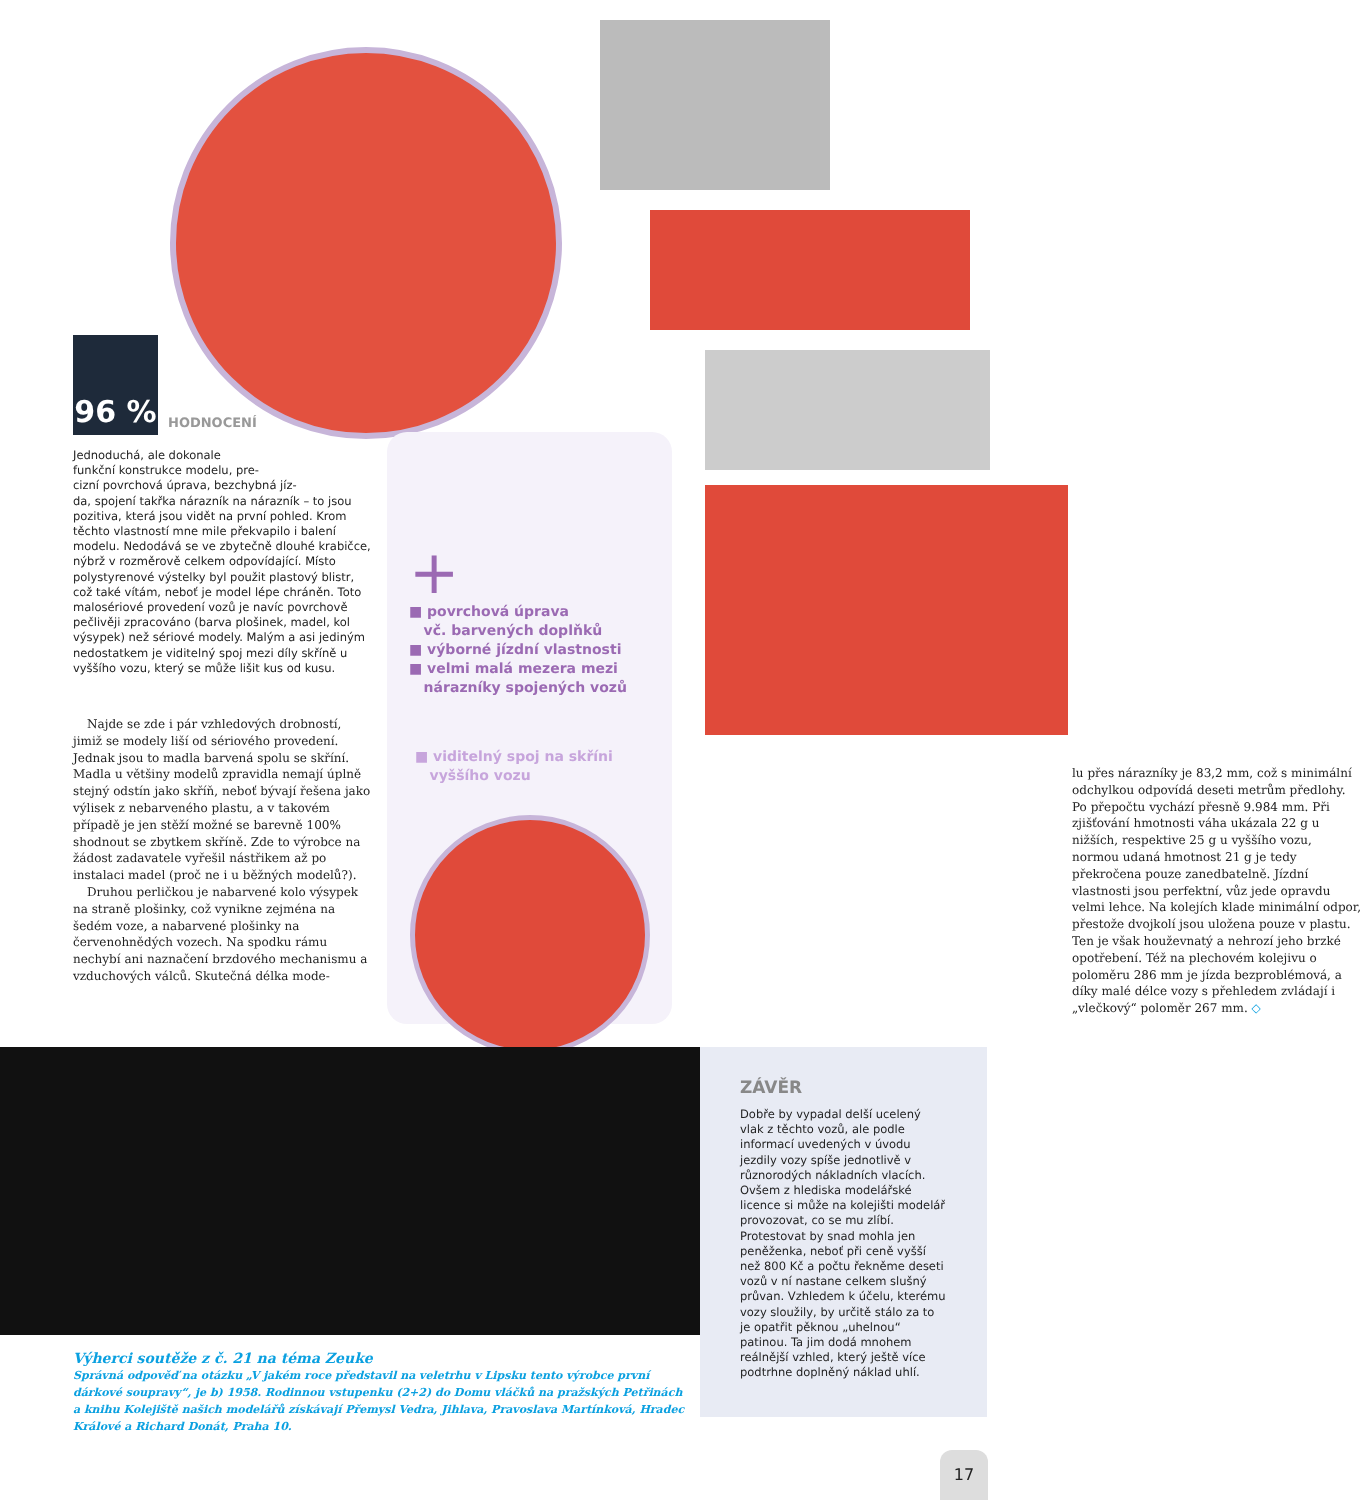+
■ povrchová úprava
vč. barvených doplňků
■ výborné jízdní vlastnosti
■ velmi malá mezera mezi
nárazníky spojených vozů
■ viditelný spoj na skříni
vyššího vozu
96 %
HODNOCENÍ
Jednoduchá, ale dokonale
funkční konstrukce modelu, pre-
cizní povrchová úprava, bezchybná jíz-
da, spojení takřka nárazník na nárazník – to jsou pozitiva, která jsou vidět na první pohled. Krom těchto vlastností mne mile překvapilo i balení modelu. Nedodává se ve zbytečně dlouhé krabičce, nýbrž v rozměrově celkem odpovídající. Místo polystyrenové výstelky byl použit plastový blistr, což také vítám, neboť je model lépe chráněn. Toto malosériové provedení vozů je navíc povrchově pečlivěji zpracováno (barva plošinek, madel, kol výsypek) než sériové modely. Malým a asi jediným nedostatkem je viditelný spoj mezi díly skříně u vyššího vozu, který se může lišit kus od kusu.
Najde se zde i pár vzhledových drobností, jimiž se modely liší od sériového provedení. Jednak jsou to madla barvená spolu se skříní. Madla u většiny modelů zpravidla nemají úplně stejný odstín jako skříň, neboť bývají řešena jako výlisek z nebarveného plastu, a v takovém případě je jen stěží možné se barevně 100% shodnout se zbytkem skříně. Zde to výrobce na žádost zadavatele vyřešil nástřikem až po instalaci madel (proč ne i u běžných modelů?).
Druhou perličkou je nabarvené kolo výsypek na straně plošinky, což vynikne zejména na šedém voze, a nabarvené plošinky na červenohnědých vozech. Na spodku rámu nechybí ani naznačení brzdového mechanismu a vzduchových válců. Skutečná délka mode-
lu přes nárazníky je 83,2 mm, což s minimální odchylkou odpovídá deseti metrům předlohy. Po přepočtu vychází přesně 9.984 mm. Při zjišťování hmotnosti váha ukázala 22 g u nižších, respektive 25 g u vyššího vozu, normou udaná hmotnost 21 g je tedy překročena pouze zanedbatelně. Jízdní vlastnosti jsou perfektní, vůz jede opravdu velmi lehce. Na kolejích klade minimální odpor, přestože dvojkolí jsou uložena pouze v plastu. Ten je však houževnatý a nehrozí jeho brzké opotřebení. Též na plechovém kolejivu o poloměru 286 mm je jízda bezproblémová, a díky malé délce vozy s přehledem zvládají i „vlečkový“ poloměr 267 mm. ◇
ZÁVĚR
Dobře by vypadal delší ucelený vlak z těchto vozů, ale podle informací uvedených v úvodu jezdily vozy spíše jednotlivě v různorodých nákladních vlacích. Ovšem z hlediska modelářské licence si může na kolejišti modelář provozovat, co se mu zlíbí. Protestovat by snad mohla jen peněženka, neboť při ceně vyšší než 800 Kč a počtu řekněme deseti vozů v ní nastane celkem slušný průvan. Vzhledem k účelu, kterému vozy sloužily, by určitě stálo za to je opatřit pěknou „uhelnou“ patinou. Ta jim dodá mnohem reálnější vzhled, který ještě více podtrhne doplněný náklad uhlí.
Výherci soutěže z č. 21 na téma Zeuke
Správná odpověď na otázku „V jakém roce představil na veletrhu v Lipsku tento výrobce první dárkové soupravy“, je b) 1958. Rodinnou vstupenku (2+2) do Domu vláčků na pražských Petřinách a knihu Kolejiště našich modelářů získávají Přemysl Vedra, Jihlava, Pravoslava Martínková, Hradec Králové a Richard Donát, Praha 10.
17